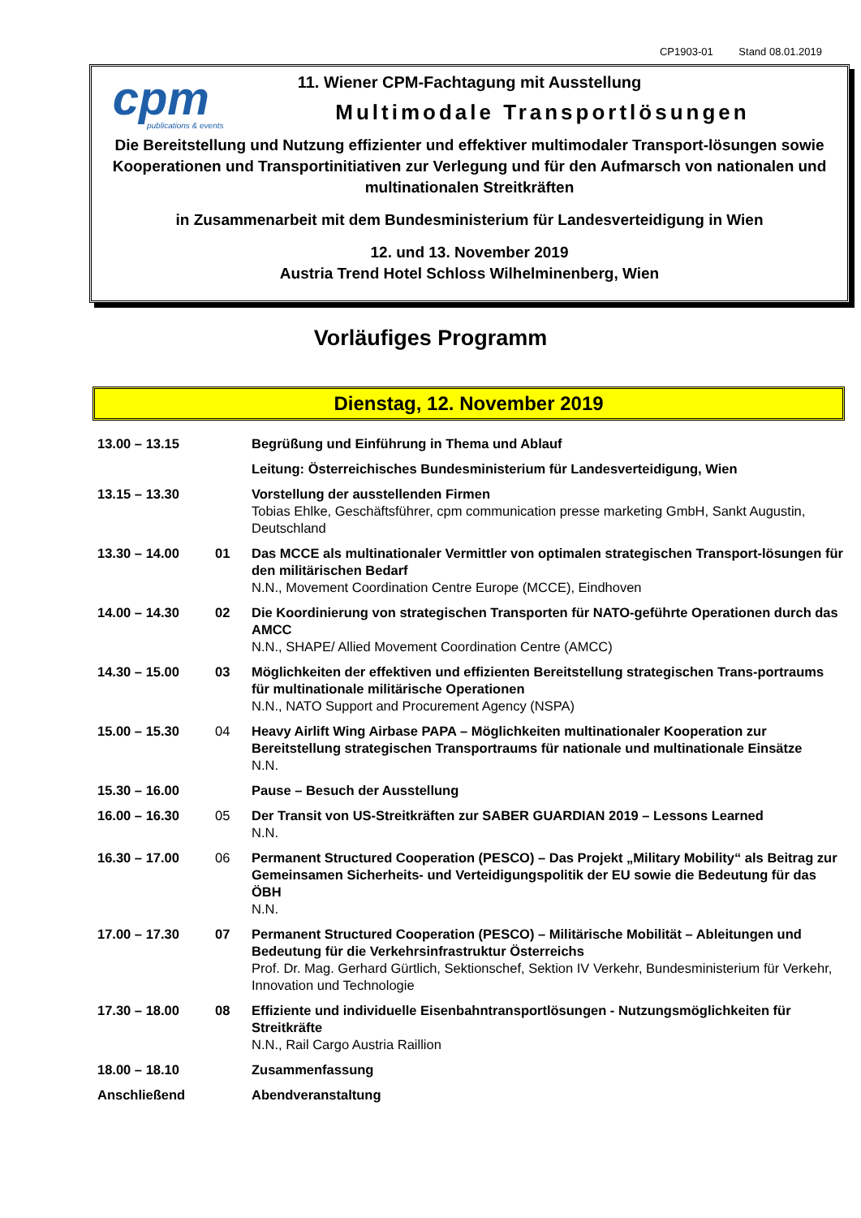CP1903-01 Stand 08.01.2019
cpm
publications & events
11. Wiener CPM-Fachtagung mit Ausstellung
Multimodale Transportlösungen
Die Bereitstellung und Nutzung effizienter und effektiver multimodaler Transport-lösungen sowie Kooperationen und Transportinitiativen zur Verlegung und für den Aufmarsch von nationalen und multinationalen Streitkräften
in Zusammenarbeit mit dem Bundesministerium für Landesverteidigung in Wien
12. und 13. November 2019
Austria Trend Hotel Schloss Wilhelminenberg, Wien
Vorläufiges Programm
Dienstag, 12. November 2019
| 13.00 – 13.15 | | Begrüßung und Einführung in Thema und Ablauf |
| | | Leitung: Österreichisches Bundesministerium für Landesverteidigung, Wien |
| 13.15 – 13.30 | | Vorstellung der ausstellenden Firmen Tobias Ehlke, Geschäftsführer, cpm communication presse marketing GmbH, Sankt Augustin, Deutschland |
| 13.30 – 14.00 | 01 | Das MCCE als multinationaler Vermittler von optimalen strategischen Transport-lösungen für den militärischen Bedarf N.N., Movement Coordination Centre Europe (MCCE), Eindhoven |
| 14.00 – 14.30 | 02 | Die Koordinierung von strategischen Transporten für NATO-geführte Operationen durch das AMCC N.N., SHAPE/ Allied Movement Coordination Centre (AMCC) |
| 14.30 – 15.00 | 03 | Möglichkeiten der effektiven und effizienten Bereitstellung strategischen Trans-portraums für multinationale militärische Operationen N.N., NATO Support and Procurement Agency (NSPA) |
| 15.00 – 15.30 | 04 | Heavy Airlift Wing Airbase PAPA – Möglichkeiten multinationaler Kooperation zur Bereitstellung strategischen Transportraums für nationale und multinationale Einsätze N.N. |
| 15.30 – 16.00 | | Pause – Besuch der Ausstellung |
| 16.00 – 16.30 | 05 | Der Transit von US-Streitkräften zur SABER GUARDIAN 2019 – Lessons Learned N.N. |
| 16.30 – 17.00 | 06 | Permanent Structured Cooperation (PESCO) – Das Projekt „Military Mobility“ als Beitrag zur Gemeinsamen Sicherheits- und Verteidigungspolitik der EU sowie die Bedeutung für das ÖBH N.N. |
| 17.00 – 17.30 | 07 | Permanent Structured Cooperation (PESCO) – Militärische Mobilität – Ableitungen und Bedeutung für die Verkehrsinfrastruktur Österreichs Prof. Dr. Mag. Gerhard Gürtlich, Sektionschef, Sektion IV Verkehr, Bundesministerium für Verkehr, Innovation und Technologie |
| 17.30 – 18.00 | 08 | Effiziente und individuelle Eisenbahntransportlösungen - Nutzungsmöglichkeiten für Streitkräfte N.N., Rail Cargo Austria Raillion |
| 18.00 – 18.10 | | Zusammenfassung |
| Anschließend | | Abendveranstaltung |